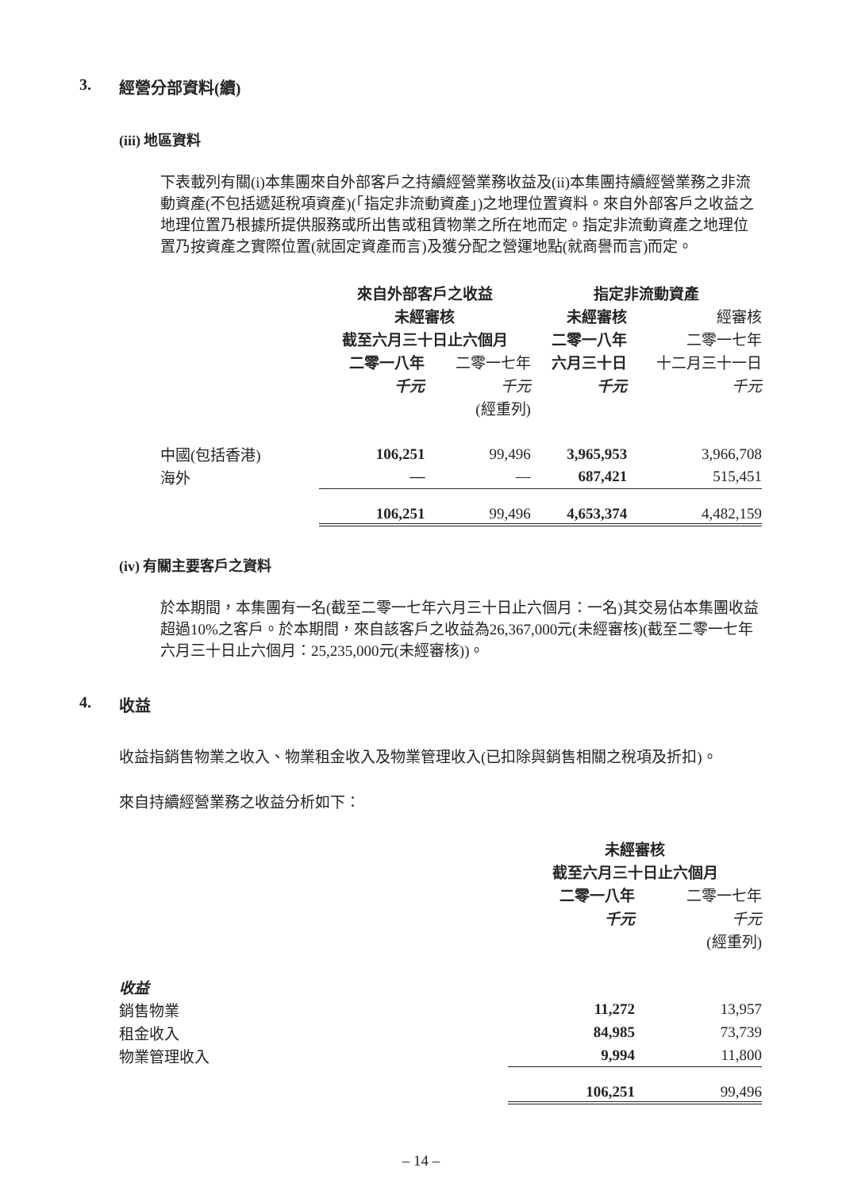3. 經營分部資料(續)
(iii) 地區資料
下表載列有關(i)本集團來自外部客戶之持續經營業務收益及(ii)本集團持續經營業務之非流動資產(不包括遞延稅項資產)(「指定非流動資產」)之地理位置資料。來自外部客戶之收益之地理位置乃根據所提供服務或所出售或租賃物業之所在地而定。指定非流動資產之地理位置乃按資產之實際位置(就固定資產而言)及獲分配之營運地點(就商譽而言)而定。
| | 來自外部客戶之收益 | | 指定非流動資產 | |
| | 未經審核 | | 未經審核 | 經審核 |
| | 截至六月三十日止六個月 | | 二零一八年 | 二零一七年 |
| | 二零一八年 | 二零一七年 | 六月三十日 | 十二月三十一日 |
| | 千元 | 千元 | 千元 | 千元 |
| | | (經重列) | | |
| 中國(包括香港) | 106,251 | 99,496 | 3,965,953 | 3,966,708 |
| 海外 | — | — | 687,421 | 515,451 |
| | 106,251 | 99,496 | 4,653,374 | 4,482,159 |
(iv) 有關主要客戶之資料
於本期間，本集團有一名(截至二零一七年六月三十日止六個月：一名)其交易佔本集團收益超過10%之客戶。於本期間，來自該客戶之收益為26,367,000元(未經審核)(截至二零一七年六月三十日止六個月：25,235,000元(未經審核))。
4. 收益
收益指銷售物業之收入、物業租金收入及物業管理收入(已扣除與銷售相關之稅項及折扣)。
來自持續經營業務之收益分析如下：
| | 未經審核 | |
| | 截至六月三十日止六個月 | |
| | 二零一八年 | 二零一七年 |
| | 千元 | 千元 |
| | | (經重列) |
| 收益 | | |
| 銷售物業 | 11,272 | 13,957 |
| 租金收入 | 84,985 | 73,739 |
| 物業管理收入 | 9,994 | 11,800 |
| | 106,251 | 99,496 |
– 14 –